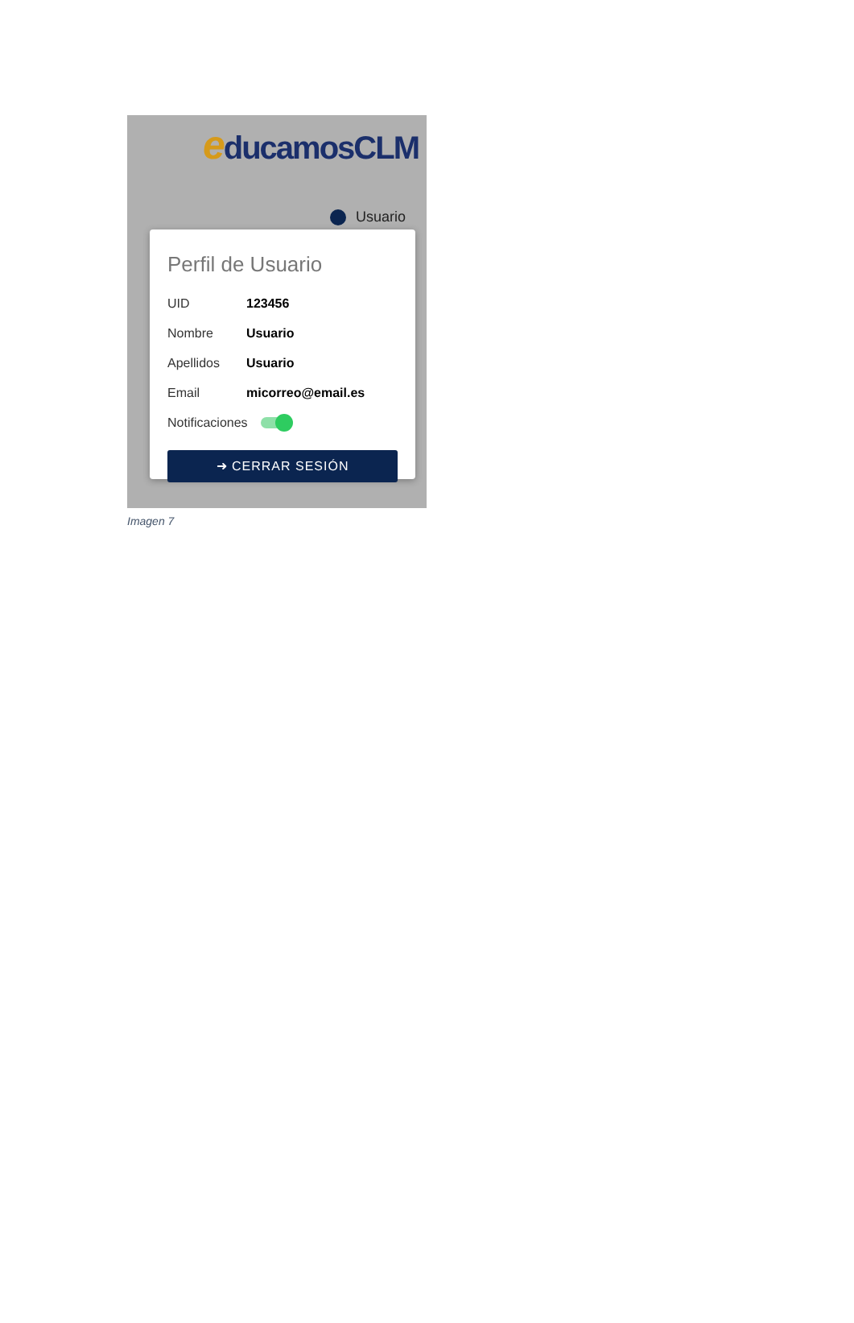educamosCLM
Usuario
Perfil de Usuario
UID 123456
Nombre Usuario
Apellidos Usuario
Email micorreo@email.es
Notificaciones
➜ CERRAR SESIÓN
Imagen 7